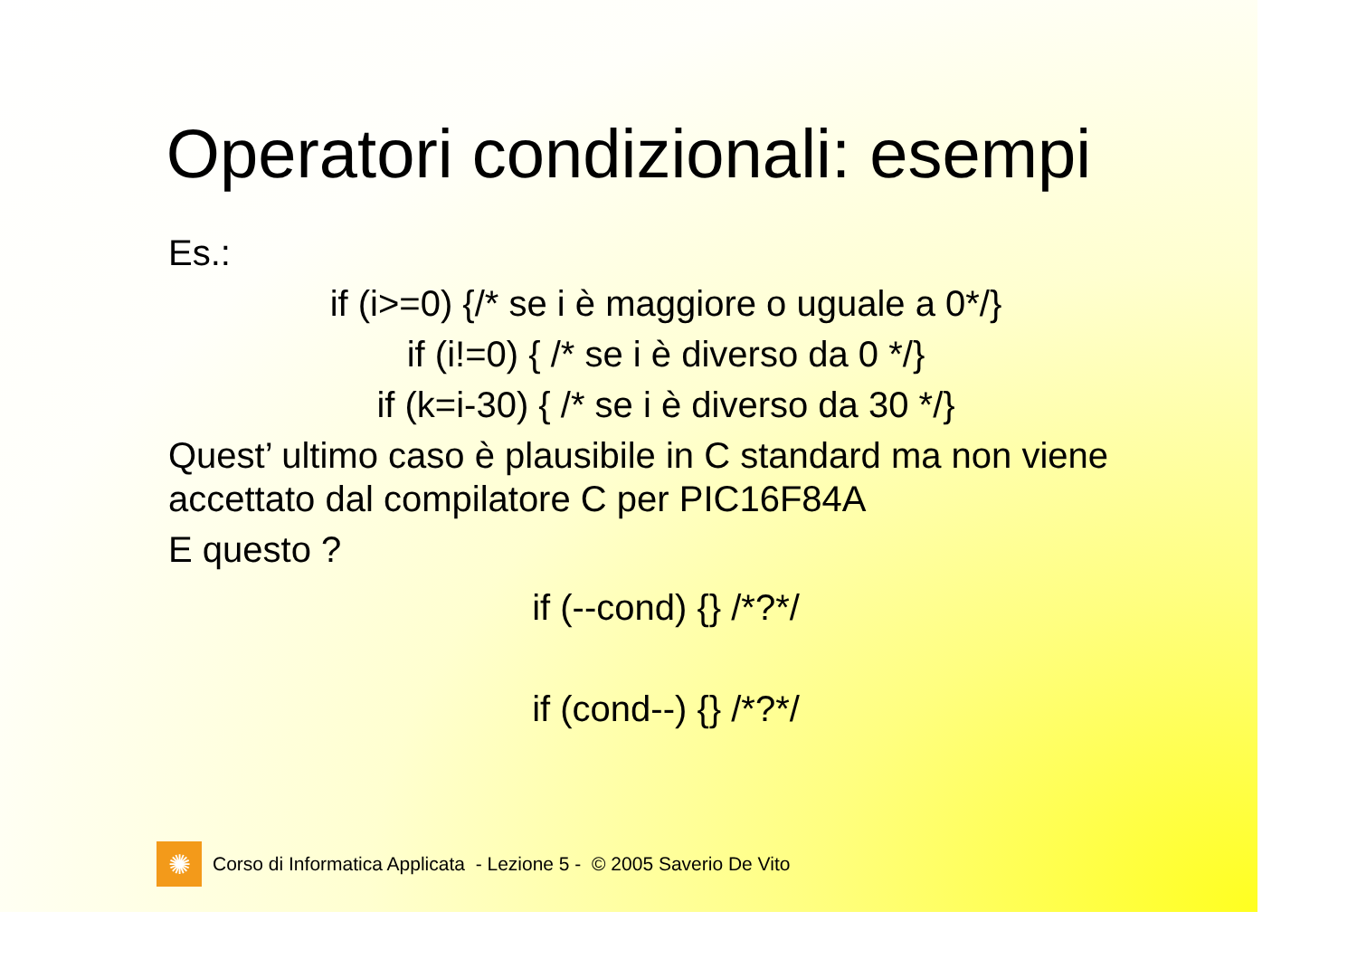Operatori condizionali: esempi
Es.:
if (i>=0) {/* se i è maggiore o uguale a 0*/}
if (i!=0) { /* se i è diverso da 0 */}
if (k=i-30) { /* se i è diverso da 30 */}
Quest’ ultimo caso è plausibile in C standard ma non viene accettato dal compilatore C per PIC16F84A
E questo ?
if (--cond) {} /*?*/
if (cond--) {} /*?*/
✺
Corso di Informatica Applicata - Lezione 5 - © 2005 Saverio De Vito